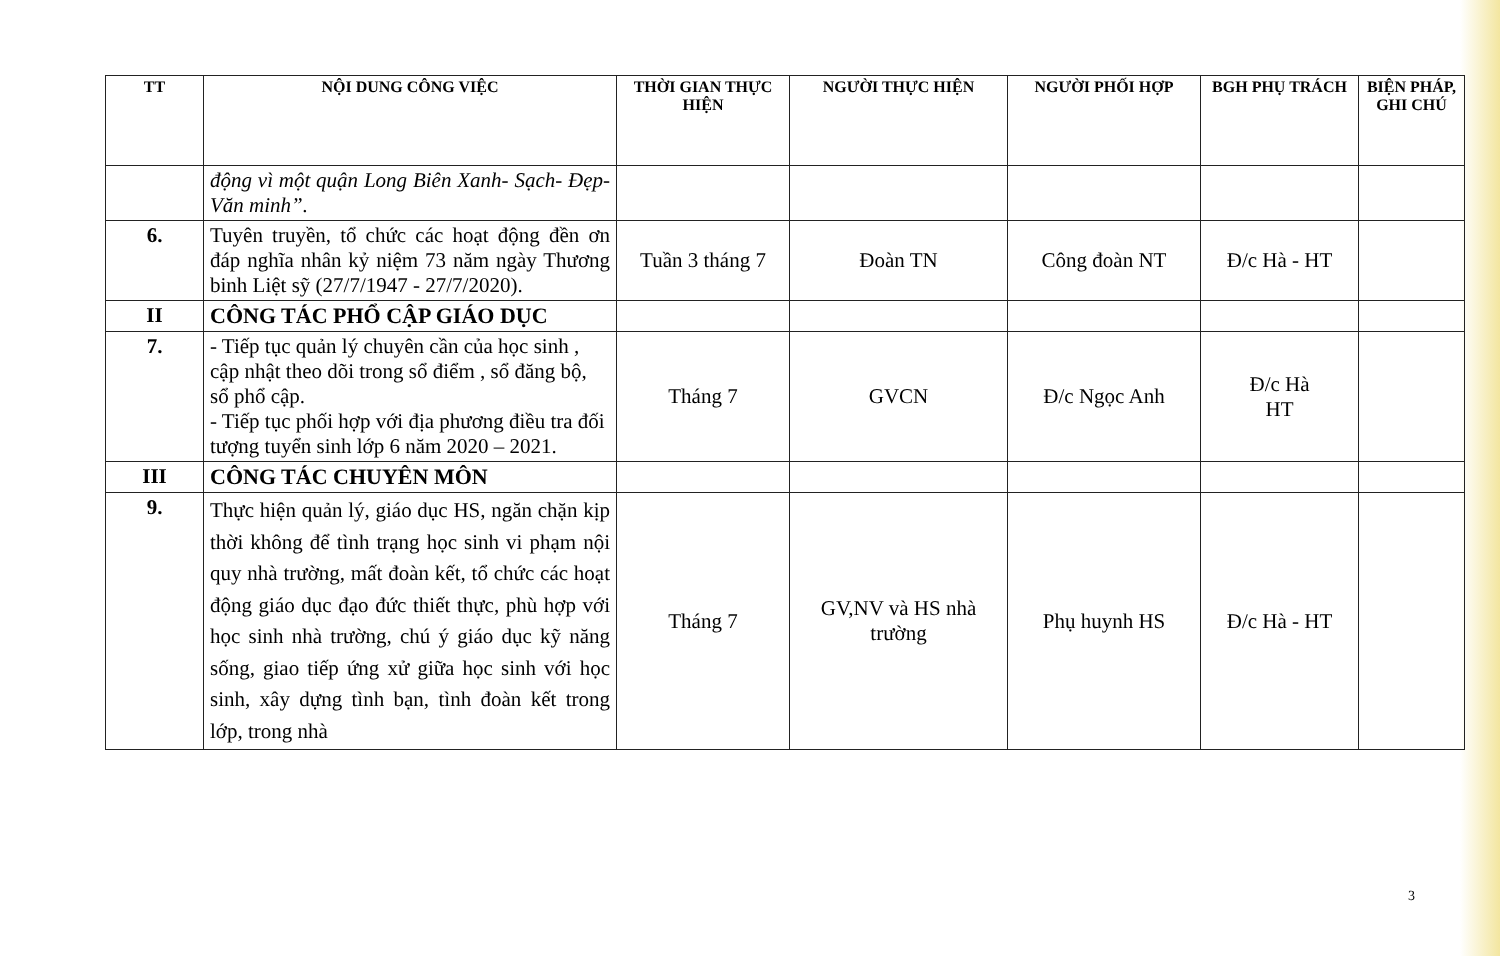| TT | NỘI DUNG CÔNG VIỆC | THỜI GIAN THỰC HIỆN | NGƯỜI THỰC HIỆN | NGƯỜI PHỐI HỢP | BGH PHỤ TRÁCH | BIỆN PHÁP, GHI CHÚ |
| --- | --- | --- | --- | --- | --- | --- |
| | động vì một quận Long Biên Xanh- Sạch- Đẹp- Văn minh”. | | | | | |
| 6. | Tuyên truyền, tổ chức các hoạt động đền ơn đáp nghĩa nhân kỷ niệm 73 năm ngày Thương binh Liệt sỹ (27/7/1947 - 27/7/2020). | Tuần 3 tháng 7 | Đoàn TN | Công đoàn NT | Đ/c Hà - HT | |
| II | CÔNG TÁC PHỔ CẬP GIÁO DỤC | | | | | |
| 7. | - Tiếp tục quản lý chuyên cần của học sinh , cập nhật theo dõi trong sổ điểm , sổ đăng bộ, sổ phổ cập. - Tiếp tục phối hợp với địa phương điều tra đối tượng tuyển sinh lớp 6 năm 2020 – 2021. | Tháng 7 | GVCN | Đ/c Ngọc Anh | Đ/c Hà HT | |
| III | CÔNG TÁC CHUYÊN MÔN | | | | | |
| 9. | Thực hiện quản lý, giáo dục HS, ngăn chặn kịp thời không để tình trạng học sinh vi phạm nội quy nhà trường, mất đoàn kết, tổ chức các hoạt động giáo dục đạo đức thiết thực, phù hợp với học sinh nhà trường, chú ý giáo dục kỹ năng sống, giao tiếp ứng xử giữa học sinh với học sinh, xây dựng tình bạn, tình đoàn kết trong lớp, trong nhà | Tháng 7 | GV,NV và HS nhà trường | Phụ huynh HS | Đ/c Hà - HT | |
3